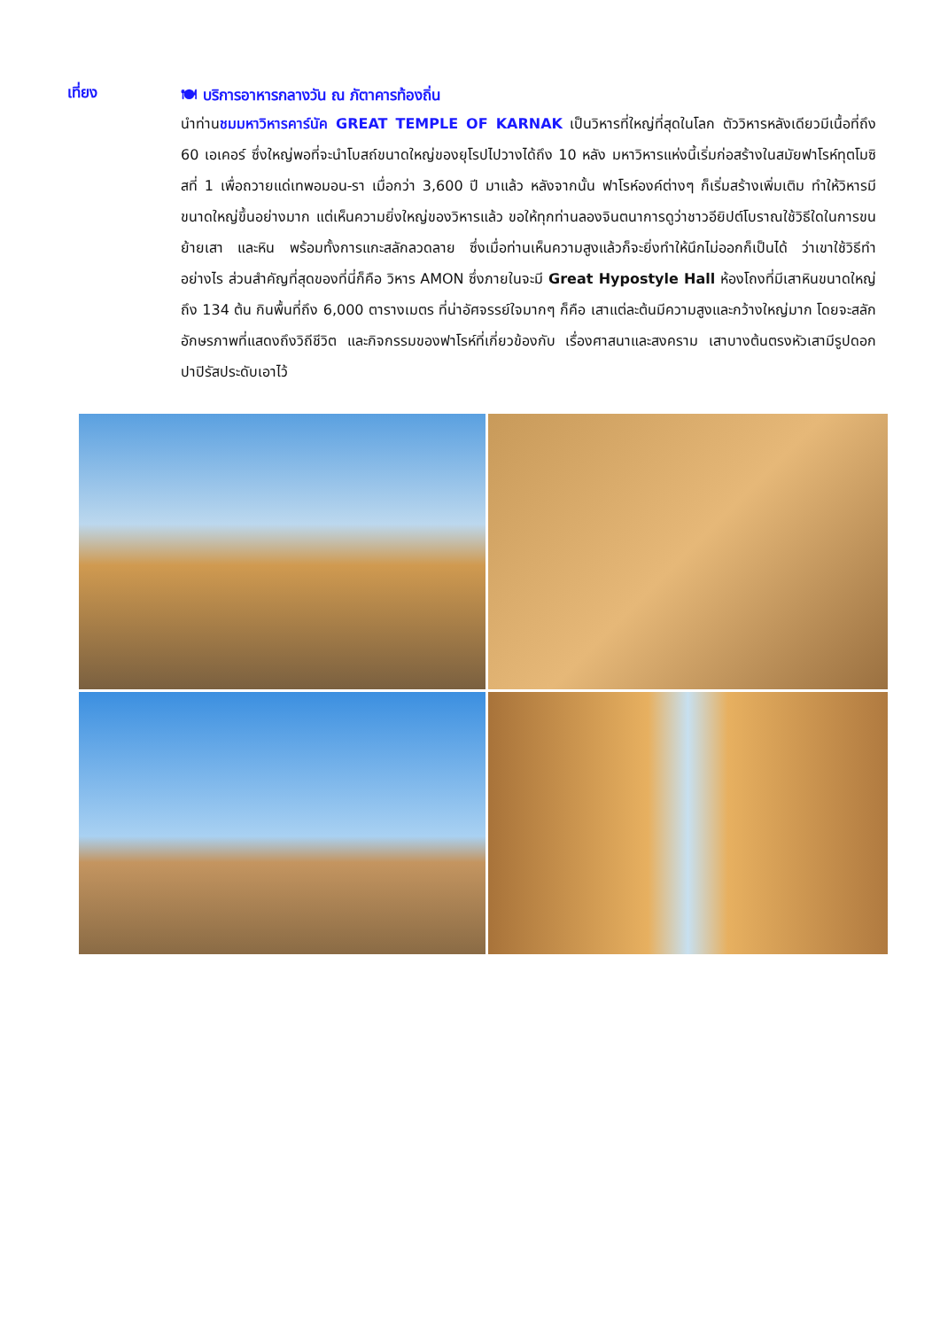เที่ยง
🍽 บริการอาหารกลางวัน ณ ภัตาคารท้องถิ่น
นำท่านชมมหาวิหารคาร์นัค GREAT TEMPLE OF KARNAK เป็นวิหารที่ใหญ่ที่สุดในโลก ตัววิหารหลังเดียวมีเนื้อที่ถึง 60 เอเคอร์ ซึ่งใหญ่พอที่จะนำโบสถ์ขนาดใหญ่ของยุโรปไปวางได้ถึง 10 หลัง มหาวิหารแห่งนี้เริ่มก่อสร้างในสมัยฟาโรห์ทุตโมซิสที่ 1 เพื่อถวายแด่เทพอมอน-รา เมื่อกว่า 3,600 ปี มาแล้ว หลังจากนั้น ฟาโรห์องค์ต่างๆ ก็เริ่มสร้างเพิ่มเติม ทำให้วิหารมีขนาดใหญ่ขึ้นอย่างมาก แต่เห็นความยิ่งใหญ่ของวิหารแล้ว ขอให้ทุกท่านลองจินตนาการดูว่าชาวอียิปต์โบราณใช้วิธีใดในการขนย้ายเสา และหิน พร้อมทั้งการแกะสลักลวดลาย ซึ่งเมื่อท่านเห็นความสูงแล้วก็จะยิ่งทำให้นึกไม่ออกก็เป็นได้ ว่าเขาใช้วิธีทำอย่างไร ส่วนสำคัญที่สุดของที่นี่ก็คือ วิหาร AMON ซึ่งภายในจะมี Great Hypostyle Hall ห้องโถงที่มีเสาหินขนาดใหญ่ถึง 134 ต้น กินพื้นที่ถึง 6,000 ตารางเมตร ที่น่าอัศจรรย์ใจมากๆ ก็คือ เสาแต่ละต้นมีความสูงและกว้างใหญ่มาก โดยจะสลักอักษรภาพที่แสดงถึงวิถีชีวิต และกิจกรรมของฟาโรห์ที่เกี่ยวข้องกับ เรื่องศาสนาและสงคราม เสาบางต้นตรงหัวเสามีรูปดอกปาปิรัสประดับเอาไว้